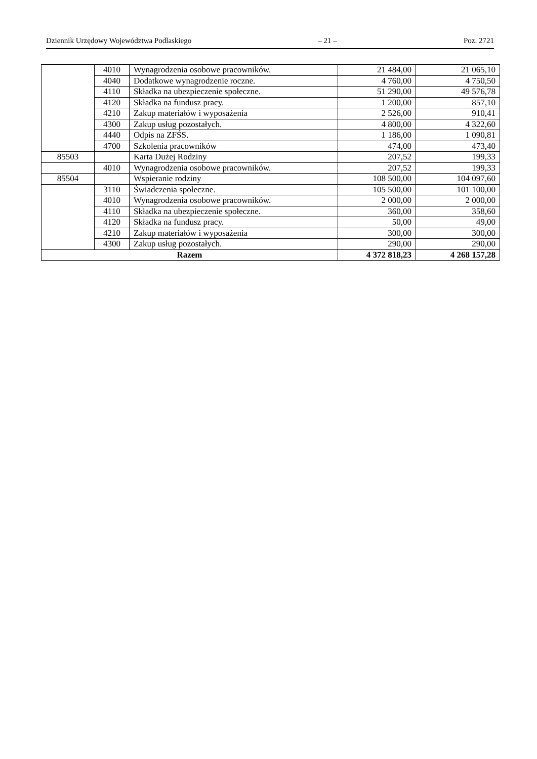Dziennik Urzędowy Województwa Podlaskiego – 21 – Poz. 2721
| | 4010 | Wynagrodzenia osobowe pracowników. | 21 484,00 | 21 065,10 |
| | 4040 | Dodatkowe wynagrodzenie roczne. | 4 760,00 | 4 750,50 |
| | 4110 | Składka na ubezpieczenie społeczne. | 51 290,00 | 49 576,78 |
| | 4120 | Składka na fundusz pracy. | 1 200,00 | 857,10 |
| | 4210 | Zakup materiałów i wyposażenia | 2 526,00 | 910,41 |
| | 4300 | Zakup usług pozostałych. | 4 800,00 | 4 322,60 |
| | 4440 | Odpis na ZFŚS. | 1 186,00 | 1 090,81 |
| | 4700 | Szkolenia pracowników | 474,00 | 473,40 |
| 85503 | | Karta Dużej Rodziny | 207,52 | 199,33 |
| | 4010 | Wynagrodzenia osobowe pracowników. | 207,52 | 199,33 |
| 85504 | | Wspieranie rodziny | 108 500,00 | 104 097,60 |
| | 3110 | Świadczenia społeczne. | 105 500,00 | 101 100,00 |
| | 4010 | Wynagrodzenia osobowe pracowników. | 2 000,00 | 2 000,00 |
| | 4110 | Składka na ubezpieczenie społeczne. | 360,00 | 358,60 |
| | 4120 | Składka na fundusz pracy. | 50,00 | 49,00 |
| | 4210 | Zakup materiałów i wyposażenia | 300,00 | 300,00 |
| | 4300 | Zakup usług pozostałych. | 290,00 | 290,00 |
| Razem | | | 4 372 818,23 | 4 268 157,28 |